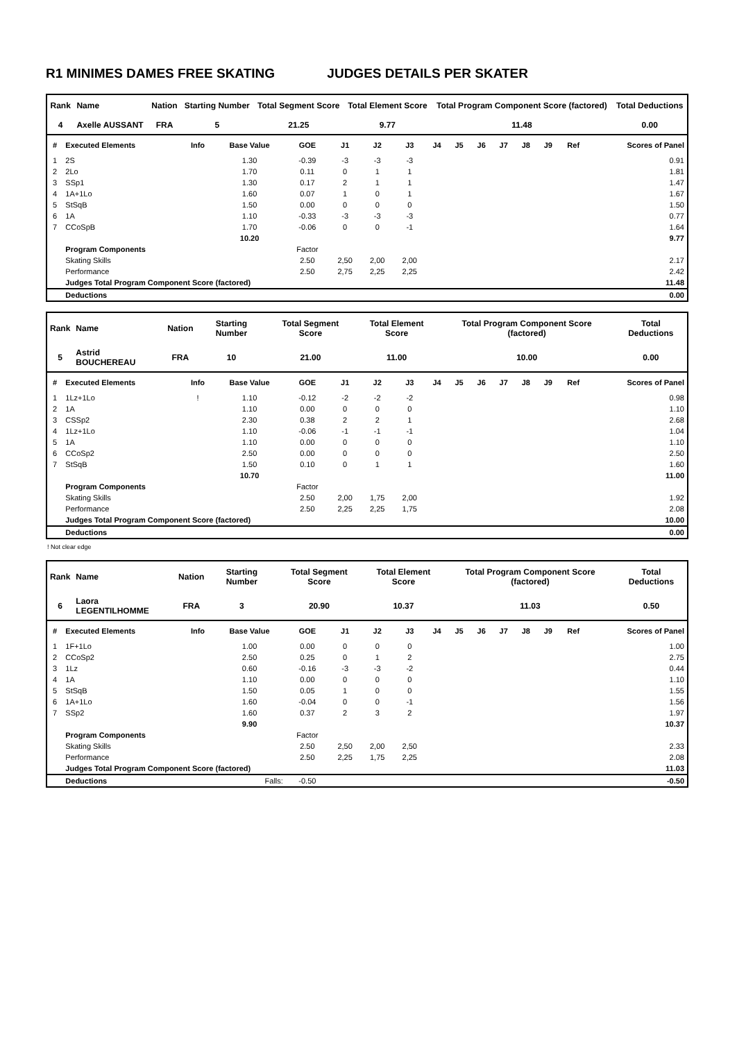R1 MINIMES DAMES FREE SKATING JUDGES DETAILS PER SKATER
| Rank | Name | Nation | Starting Number | Total Segment Score | Total Element Score | Total Program Component Score (factored) | Total Deductions |
| --- | --- | --- | --- | --- | --- | --- | --- |
| 4 | Axelle AUSSANT | FRA | 5 | 21.25 | 9.77 | 11.48 | 0.00 |
| # | Executed Elements | Info | Base Value | GOE | J1 | J2 | J3 | J4 | J5 | J6 | J7 | J8 | J9 | Ref | Scores of Panel |
| --- | --- | --- | --- | --- | --- | --- | --- | --- | --- | --- | --- | --- | --- | --- | --- |
| 1 | 2S | | 1.30 | -0.39 | -3 | -3 | -3 | | | | | | | | 0.91 |
| 2 | 2Lo | | 1.70 | 0.11 | 0 | 1 | 1 | | | | | | | | 1.81 |
| 3 | SSp1 | | 1.30 | 0.17 | 2 | 1 | 1 | | | | | | | | 1.47 |
| 4 | 1A+1Lo | | 1.60 | 0.07 | 1 | 0 | 1 | | | | | | | | 1.67 |
| 5 | StSqB | | 1.50 | 0.00 | 0 | 0 | 0 | | | | | | | | 1.50 |
| 6 | 1A | | 1.10 | -0.33 | -3 | -3 | -3 | | | | | | | | 0.77 |
| 7 | CCoSpB | | 1.70 | -0.06 | 0 | 0 | -1 | | | | | | | | 1.64 |
| | | | 10.20 | | | | | | | | | | | | 9.77 |
| | Program Components | | | Factor | | | | | | | | | | | |
| | Skating Skills | | | 2.50 | 2,50 | 2,00 | 2,00 | | | | | | | | 2.17 |
| | Performance | | | 2.50 | 2,75 | 2,25 | 2,25 | | | | | | | | 2.42 |
| | Judges Total Program Component Score (factored) | | | | | | | | | | | | | | 11.48 |
| | Deductions | | | | | | | | | | | | | | 0.00 |
| Rank | Name | Nation | Starting Number | Total Segment Score | Total Element Score | Total Program Component Score (factored) | Total Deductions |
| --- | --- | --- | --- | --- | --- | --- | --- |
| 5 | Astrid BOUCHEREAU | FRA | 10 | 21.00 | 11.00 | 10.00 | 0.00 |
| # | Executed Elements | Info | Base Value | GOE | J1 | J2 | J3 | J4 | J5 | J6 | J7 | J8 | J9 | Ref | Scores of Panel |
| --- | --- | --- | --- | --- | --- | --- | --- | --- | --- | --- | --- | --- | --- | --- | --- |
| 1 | 1Lz+1Lo | ! | 1.10 | -0.12 | -2 | -2 | -2 | | | | | | | | 0.98 |
| 2 | 1A | | 1.10 | 0.00 | 0 | 0 | 0 | | | | | | | | 1.10 |
| 3 | CSSp2 | | 2.30 | 0.38 | 2 | 2 | 1 | | | | | | | | 2.68 |
| 4 | 1Lz+1Lo | | 1.10 | -0.06 | -1 | -1 | -1 | | | | | | | | 1.04 |
| 5 | 1A | | 1.10 | 0.00 | 0 | 0 | 0 | | | | | | | | 1.10 |
| 6 | CCoSp2 | | 2.50 | 0.00 | 0 | 0 | 0 | | | | | | | | 2.50 |
| 7 | StSqB | | 1.50 | 0.10 | 0 | 1 | 1 | | | | | | | | 1.60 |
| | | | 10.70 | | | | | | | | | | | | 11.00 |
| | Program Components | | | Factor | | | | | | | | | | | |
| | Skating Skills | | | 2.50 | 2,00 | 1,75 | 2,00 | | | | | | | | 1.92 |
| | Performance | | | 2.50 | 2,25 | 2,25 | 1,75 | | | | | | | | 2.08 |
| | Judges Total Program Component Score (factored) | | | | | | | | | | | | | | 10.00 |
| | Deductions | | | | | | | | | | | | | | 0.00 |
! Not clear edge
| Rank | Name | Nation | Starting Number | Total Segment Score | Total Element Score | Total Program Component Score (factored) | Total Deductions |
| --- | --- | --- | --- | --- | --- | --- | --- |
| 6 | Laora LEGENTILHOMME | FRA | 3 | 20.90 | 10.37 | 11.03 | 0.50 |
| # | Executed Elements | Info | Base Value | GOE | J1 | J2 | J3 | J4 | J5 | J6 | J7 | J8 | J9 | Ref | Scores of Panel |
| --- | --- | --- | --- | --- | --- | --- | --- | --- | --- | --- | --- | --- | --- | --- | --- |
| 1 | 1F+1Lo | | 1.00 | 0.00 | 0 | 0 | 0 | | | | | | | | 1.00 |
| 2 | CCoSp2 | | 2.50 | 0.25 | 0 | 1 | 2 | | | | | | | | 2.75 |
| 3 | 1Lz | | 0.60 | -0.16 | -3 | -3 | -2 | | | | | | | | 0.44 |
| 4 | 1A | | 1.10 | 0.00 | 0 | 0 | 0 | | | | | | | | 1.10 |
| 5 | StSqB | | 1.50 | 0.05 | 1 | 0 | 0 | | | | | | | | 1.55 |
| 6 | 1A+1Lo | | 1.60 | -0.04 | 0 | 0 | -1 | | | | | | | | 1.56 |
| 7 | SSp2 | | 1.60 | 0.37 | 2 | 3 | 2 | | | | | | | | 1.97 |
| | | | 9.90 | | | | | | | | | | | | 10.37 |
| | Program Components | | | Factor | | | | | | | | | | | |
| | Skating Skills | | | 2.50 | 2,50 | 2,00 | 2,50 | | | | | | | | 2.33 |
| | Performance | | | 2.50 | 2,25 | 1,75 | 2,25 | | | | | | | | 2.08 |
| | Judges Total Program Component Score (factored) | | | | | | | | | | | | | | 11.03 |
| | Deductions | Falls: | | -0.50 | | | | | | | | | | | -0.50 |